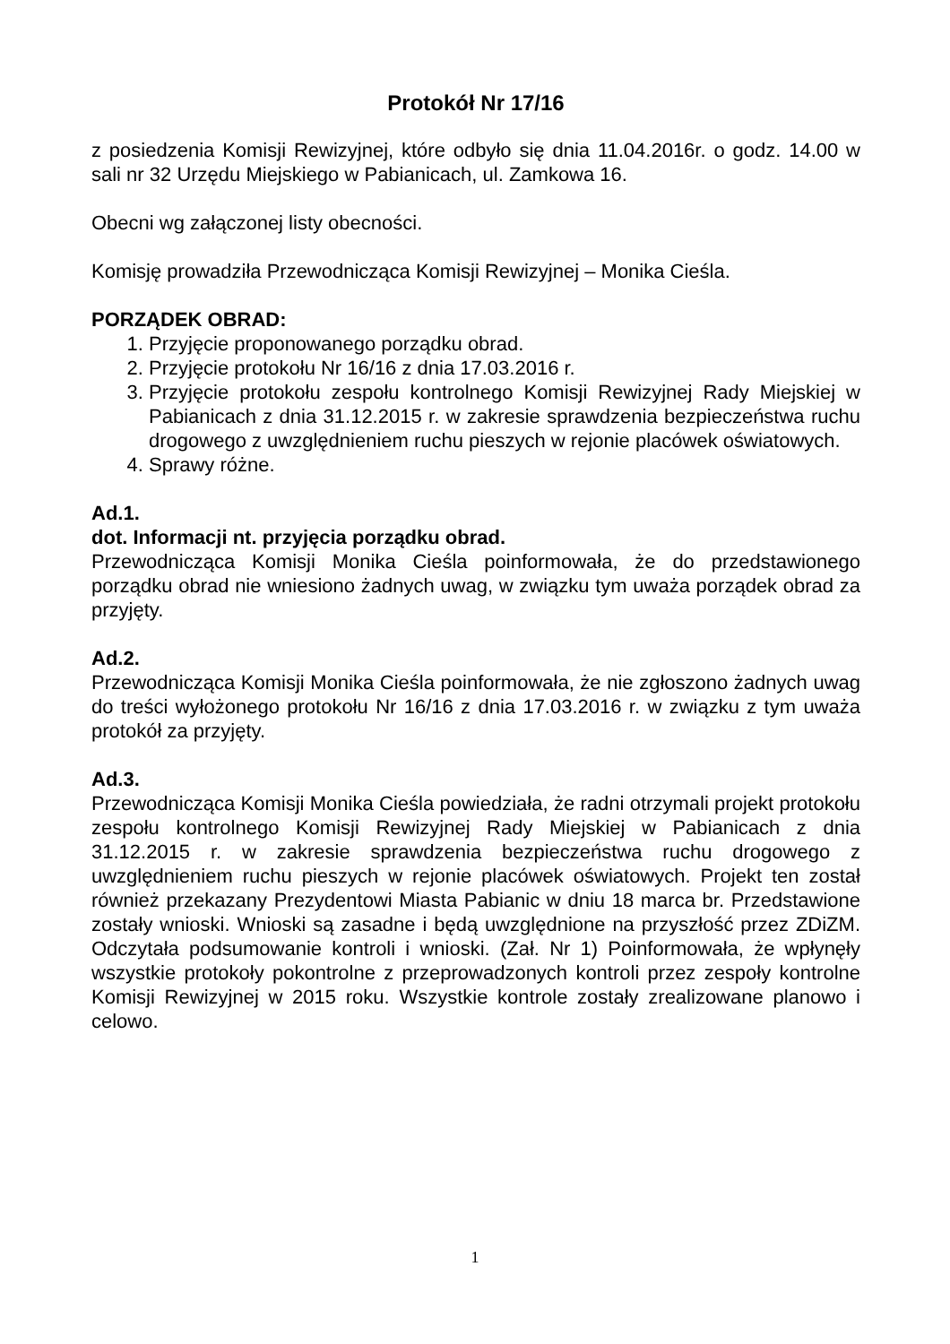Protokół Nr 17/16
z posiedzenia Komisji Rewizyjnej, które odbyło się dnia 11.04.2016r. o godz. 14.00 w sali nr 32 Urzędu Miejskiego w Pabianicach, ul. Zamkowa 16.
Obecni wg załączonej listy obecności.
Komisję prowadziła Przewodnicząca Komisji Rewizyjnej – Monika Cieśla.
PORZĄDEK OBRAD:
1. Przyjęcie proponowanego porządku obrad.
2. Przyjęcie protokołu Nr 16/16 z dnia 17.03.2016 r.
3. Przyjęcie protokołu zespołu kontrolnego Komisji Rewizyjnej Rady Miejskiej w Pabianicach z dnia 31.12.2015 r. w zakresie sprawdzenia bezpieczeństwa ruchu drogowego z uwzględnieniem ruchu pieszych w rejonie placówek oświatowych.
4. Sprawy różne.
Ad.1.
dot. Informacji nt. przyjęcia porządku obrad.
Przewodnicząca Komisji Monika Cieśla poinformowała, że do przedstawionego porządku obrad nie wniesiono żadnych uwag, w związku tym uważa porządek obrad za przyjęty.
Ad.2.
Przewodnicząca Komisji Monika Cieśla poinformowała, że nie zgłoszono żadnych uwag do treści wyłożonego protokołu Nr 16/16 z dnia 17.03.2016 r. w związku z tym uważa protokół za przyjęty.
Ad.3.
Przewodnicząca Komisji Monika Cieśla powiedziała, że radni otrzymali projekt protokołu zespołu kontrolnego Komisji Rewizyjnej Rady Miejskiej w Pabianicach z dnia 31.12.2015 r. w zakresie sprawdzenia bezpieczeństwa ruchu drogowego z uwzględnieniem ruchu pieszych w rejonie placówek oświatowych. Projekt ten został również przekazany Prezydentowi Miasta Pabianic w dniu 18 marca br. Przedstawione zostały wnioski. Wnioski są zasadne i będą uwzględnione na przyszłość przez ZDiZM. Odczytała podsumowanie kontroli i wnioski. (Zał. Nr 1) Poinformowała, że wpłynęły wszystkie protokoły pokontrolne z przeprowadzonych kontroli przez zespoły kontrolne Komisji Rewizyjnej w 2015 roku. Wszystkie kontrole zostały zrealizowane planowo i celowo.
1